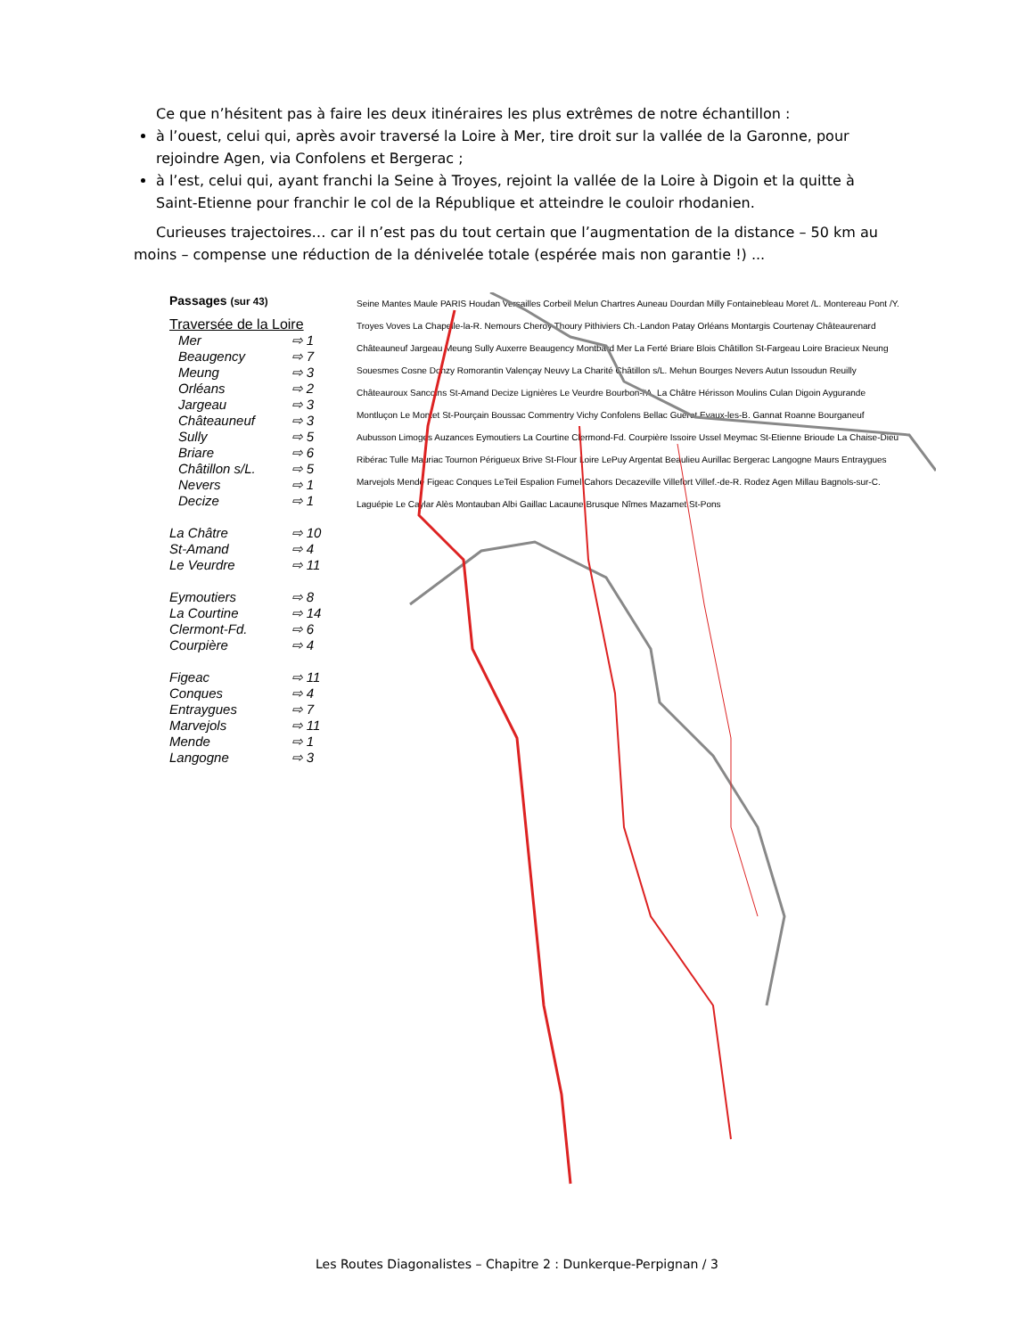Ce que n’hésitent pas à faire les deux itinéraires les plus extrêmes de notre échantillon :
à l’ouest, celui qui, après avoir traversé la Loire à Mer, tire droit sur la vallée de la Garonne, pour rejoindre Agen, via Confolens et Bergerac ;
à l’est, celui qui, ayant franchi la Seine à Troyes, rejoint la vallée de la Loire à Digoin et la quitte à Saint-Etienne pour franchir le col de la République et atteindre le couloir rhodanien.
Curieuses trajectoires… car il n’est pas du tout certain que l’augmentation de la distance – 50 km au moins – compense une réduction de la dénivelée totale (espérée mais non garantie !) ...
Passages (sur 43)
Traversée de la Loire
Mer ⇨ 1
Beaugency ⇨ 7
Meung ⇨ 3
Orléans ⇨ 2
Jargeau ⇨ 3
Châteauneuf ⇨ 3
Sully ⇨ 5
Briare ⇨ 6
Châtillon s/L. ⇨ 5
Nevers ⇨ 1
Decize ⇨ 1
La Châtre ⇨ 10
St-Amand ⇨ 4
Le Veurdre ⇨ 11
Eymoutiers ⇨ 8
La Courtine ⇨ 14
Clermont-Fd. ⇨ 6
Courpière ⇨ 4
Figeac ⇨ 11
Conques ⇨ 4
Entraygues ⇨ 7
Marvejols ⇨ 11
Mende ⇨ 1
Langogne ⇨ 3
Seine Mantes Maule PARIS Houdan Versailles Corbeil Melun Chartres Auneau Dourdan Milly Fontainebleau Moret /L. Montereau Pont /Y. Troyes Voves La Chapelle-la-R. Nemours Cheroy Thoury Pithiviers Ch.-Landon Patay Orléans Montargis Courtenay Châteaurenard Châteauneuf Jargeau Meung Sully Auxerre Beaugency Montbard Mer La Ferté Briare Blois Châtillon St-Fargeau Loire Bracieux Neung Souesmes Cosne Donzy Romorantin Valençay Neuvy La Charité Châtillon s/L. Mehun Bourges Nevers Autun Issoudun Reuilly Châteauroux Sancoins St-Amand Decize Lignières Le Veurdre Bourbon-l'A. La Châtre Hérisson Moulins Culan Digoin Aygurande Montluçon Le Montet St-Pourçain Boussac Commentry Vichy Confolens Bellac Guéret Evaux-les-B. Gannat Roanne Bourganeuf Aubusson Limoges Auzances Eymoutiers La Courtine Clermond-Fd. Courpière Issoire Ussel Meymac St-Etienne Brioude La Chaise-Dieu Ribérac Tulle Mauriac Tournon Périgueux Brive St-Flour Loire LePuy Argentat Beaulieu Aurillac Bergerac Langogne Maurs Entraygues Marvejols Mende Figeac Conques LeTeil Espalion Fumel Cahors Decazeville Villefort Villef.-de-R. Rodez Agen Millau Bagnols-sur-C. Laguépie Le Caylar Alès Montauban Albi Gaillac Lacaune Brusque Nîmes Mazamet St-Pons
Les Routes Diagonalistes – Chapitre 2 : Dunkerque-Perpignan / 3